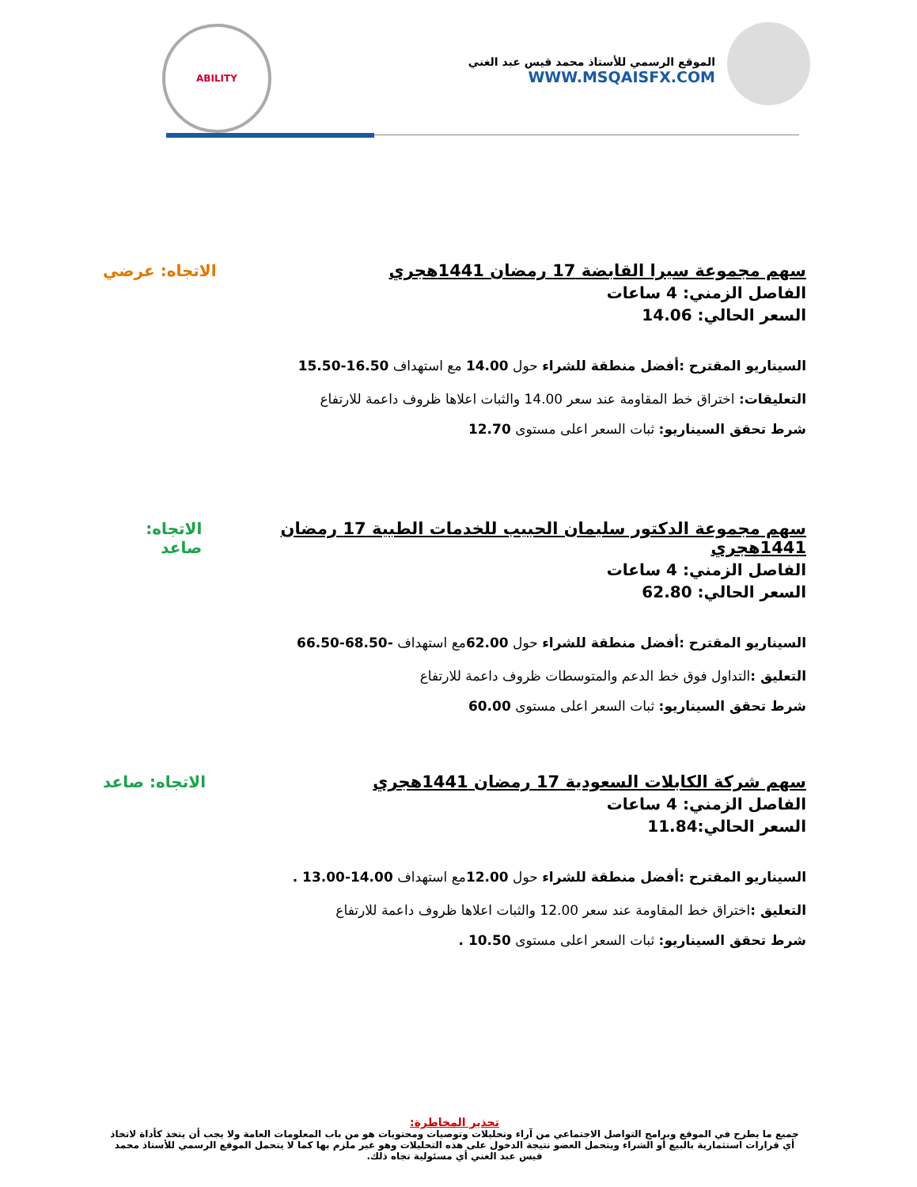الموقع الرسمي للأستاذ محمد قيس عبد الغني
WWW.MSQAISFX.COM
ABILITY
سهم مجموعة سيرا القابضة 17 رمضان 1441هجري
الاتجاه: عرضي
الفاصل الزمني: 4 ساعات
السعر الحالي: 14.06
السيناريو المقترح :أفضل منطقة للشراء حول 14.00 مع استهداف 16.50-15.50
التعليقات: اختراق خط المقاومة عند سعر 14.00 والثبات اعلاها ظروف داعمة للارتفاع
شرط تحقق السيناريو: ثبات السعر اعلى مستوى 12.70
سهم مجموعة الدكتور سليمان الحبيب للخدمات الطبية 17 رمضان 1441هجري
الاتجاه: صاعد
الفاصل الزمني: 4 ساعات
السعر الحالي: 62.80
السيناريو المقترح :أفضل منطقة للشراء حول 62.00مع استهداف -68.50-66.50
التعليق : التداول فوق خط الدعم والمتوسطات ظروف داعمة للارتفاع
شرط تحقق السيناريو: ثبات السعر اعلى مستوى 60.00
سهم شركة الكابلات السعودية 17 رمضان 1441هجري
الاتجاه: صاعد
الفاصل الزمني: 4 ساعات
السعر الحالي:11.84
السيناريو المقترح :أفضل منطقة للشراء حول 12.00مع استهداف 14.00-13.00 .
التعليق : اختراق خط المقاومة عند سعر 12.00 والثبات اعلاها ظروف داعمة للارتفاع
شرط تحقق السيناريو: ثبات السعر اعلى مستوى 10.50 .
تحذير المخاطرة:
جميع ما يطرح في الموقع وبرامج التواصل الاجتماعي من آراء وتحليلات وتوصيات ومحتويات هو من باب المعلومات العامة ولا يجب أن يتخذ كأداة لاتخاذ أي قرارات استثمارية بالبيع أو الشراء ويتحمل العضو نتيجة الدخول على هذه التحليلات وهو غير ملزم بها كما لا يتحمل الموقع الرسمي للأستاذ محمد قيس عبد الغني أي مسئولية تجاه ذلك.